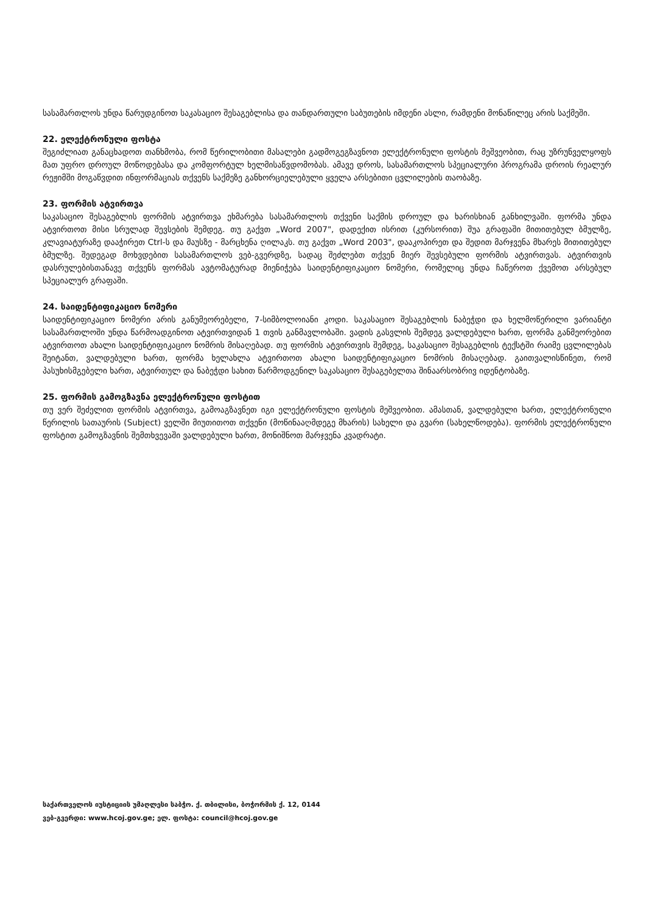სასამართლოს უნდა წარუდგინოთ საკასაციო შესაგებლისა და თანდართული საბუთების იმდენი ასლი, რამდენი მონაწილეც არის საქმეში.
22. ელექტრონული ფოსტა
შეგიძლიათ განაცხადოთ თანხმობა, რომ წერილობითი მასალები გადმოგეგზავნოთ ელექტრონული ფოსტის მეშვეობით, რაც უზრუნველყოფს მათ უფრო დროულ მოწოდებასა და კომფორტულ ხელმისაწვდომობას. ამავე დროს, სასამართლოს სპეციალური პროგრამა დროის რეალურ რეჟიმში მოგაწვდით ინფორმაციას თქვენს საქმეზე განხორციელებული ყველა არსებითი ცვლილების თაობაზე.
23. ფორმის ატვირთვა
საკასაციო შესაგებლის ფორმის ატვირთვა ეხმარება სასამართლოს თქვენი საქმის დროულ და ხარისხიან განხილვაში. ფორმა უნდა ატვირთოთ მისი სრულად შევსების შემდეგ. თუ გაქვთ „Word 2007", დადექით ისრით (კურსორით) შუა გრაფაში მითითებულ ბმულზე, კლავიატურაზე დააჭირეთ Ctrl-ს და მაუსზე - მარცხენა ღილაკს. თუ გაქვთ „Word 2003", დააკოპირეთ და შედით მარჯვენა მხარეს მითითებულ ბმულზე. შედეგად მოხვდებით სასამართლოს ვებ-გვერდზე, სადაც შეძლებთ თქვენ მიერ შევსებული ფორმის ატვირთვას. ატვირთვის დასრულებისთანავე თქვენს ფორმას ავტომატურად მიენიჭება საიდენტიფიკაციო ნომერი, რომელიც უნდა ჩაწეროთ ქვემოთ არსებულ სპეციალურ გრაფაში.
24. საიდენტიფიკაციო ნომერი
საიდენტიფიკაციო ნომერი არის განუმეორებელი, 7-სიმბოლოიანი კოდი. საკასაციო შესაგებლის ნაბეჭდი და ხელმოწერილი ვარიანტი სასამართლოში უნდა წარმოადგინოთ ატვირთვიდან 1 თვის განმავლობაში. ვადის გასვლის შემდეგ ვალდებული ხართ, ფორმა განმეორებით ატვირთოთ ახალი საიდენტიფიკაციო ნომრის მისაღებად. თუ ფორმის ატვირთვის შემდეგ, საკასაციო შესაგებლის ტექსტში რაიმე ცვლილებას შეიტანთ, ვალდებული ხართ, ფორმა ხელახლა ატვირთოთ ახალი საიდენტიფიკაციო ნომრის მისაღებად. გაითვალისწინეთ, რომ პასუხისმგებელი ხართ, ატვირთულ და ნაბეჭდი სახით წარმოდგენილ საკასაციო შესაგებელთა შინაარსობრივ იდენტობაზე.
25. ფორმის გამოგზავნა ელექტრონული ფოსტით
თუ ვერ შეძელით ფორმის ატვირთვა, გამოაგზავნეთ იგი ელექტრონული ფოსტის მეშვეობით. ამასთან, ვალდებული ხართ, ელექტრონული წერილის სათაურის (Subject) ველში მიუთითოთ თქვენი (მოწინააღმდეგე მხარის) სახელი და გვარი (სახელწოდება). ფორმის ელექტრონული ფოსტით გამოგზავნის შემთხვევაში ვალდებული ხართ, მონიშნოთ მარჯვენა კვადრატი.
საქართველოს იუსტიციის უმაღლესი საბჭო. ქ. თბილისი, ბოჭორმის ქ. 12, 0144
ვებ-გვერდი: www.hcoj.gov.ge; ელ. ფოსტა: council@hcoj.gov.ge